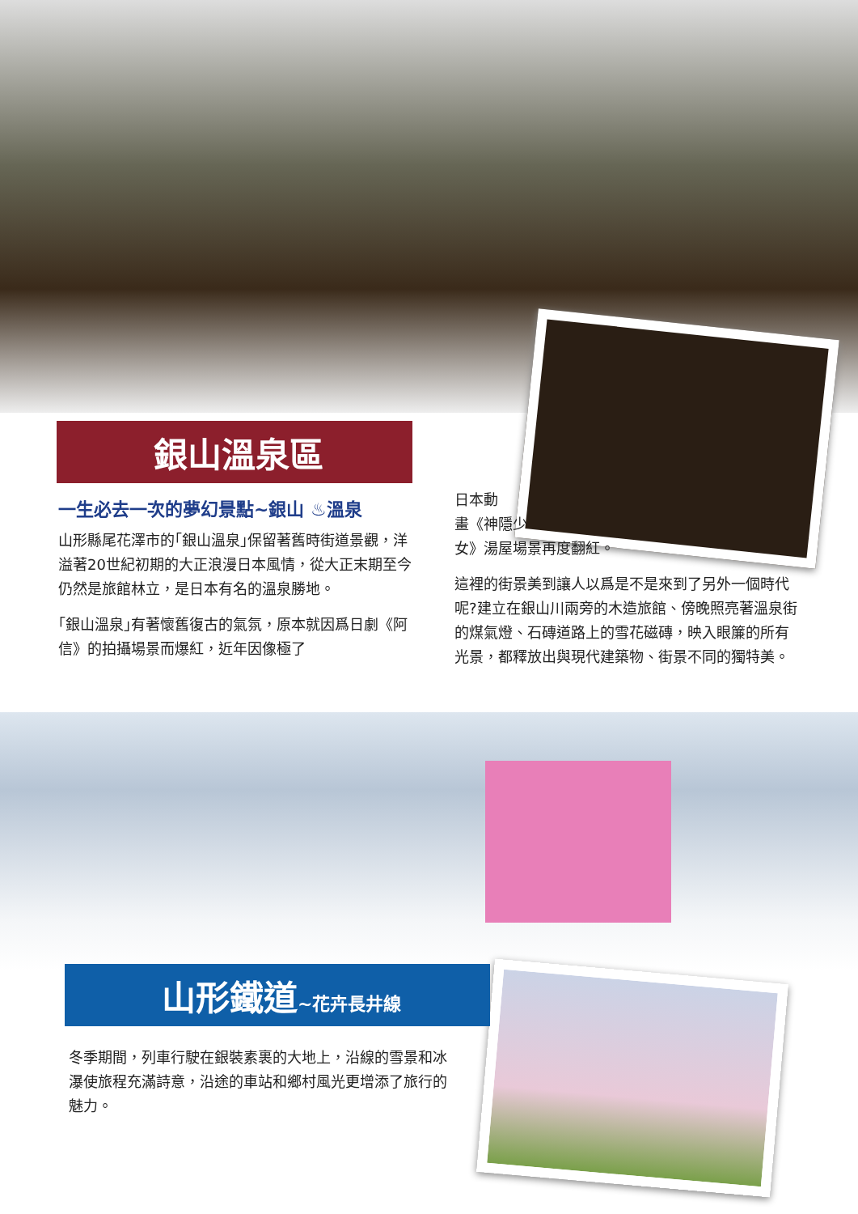銀山溫泉區
一生必去一次的夢幻景點~銀山 ♨溫泉
山形縣尾花澤市的｢銀山溫泉｣保留著舊時街道景觀，洋溢著20世紀初期的大正浪漫日本風情，從大正末期至今仍然是旅館林立，是日本有名的溫泉勝地。
｢銀山溫泉｣有著懷舊復古的氣氛，原本就因爲日劇《阿信》的拍攝場景而爆紅，近年因像極了
日本動
畫《神隱少
女》湯屋場景再度翻紅。
這裡的街景美到讓人以爲是不是來到了另外一個時代呢?建立在銀山川兩旁的木造旅館、傍晚照亮著溫泉街的煤氣燈、石磚道路上的雪花磁磚，映入眼簾的所有光景，都釋放出與現代建築物、街景不同的獨特美。
山形鐵道~花卉長井線
冬季期間，列車行駛在銀裝素裹的大地上，沿線的雪景和冰瀑使旅程充滿詩意，沿途的車站和鄉村風光更增添了旅行的魅力。